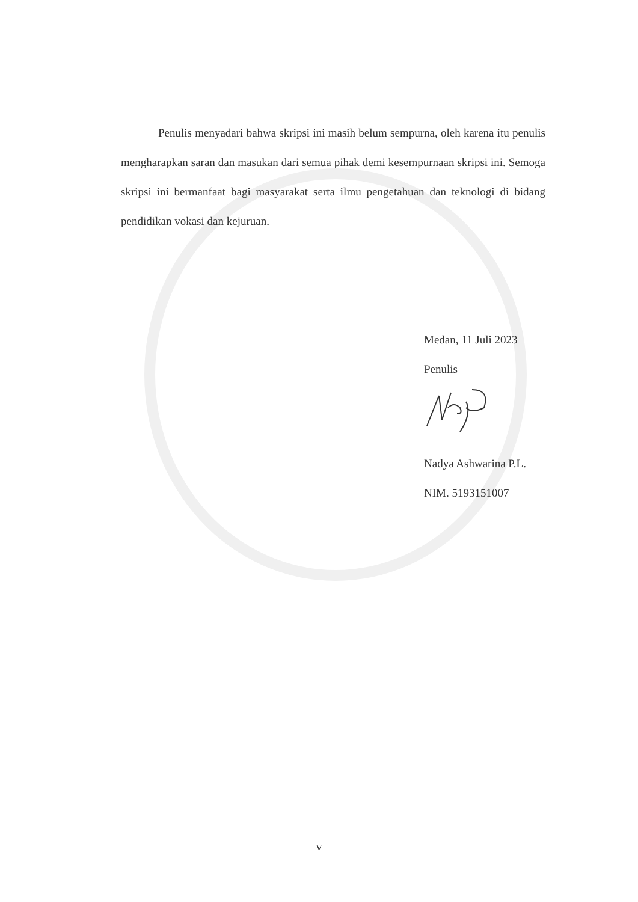Penulis menyadari bahwa skripsi ini masih belum sempurna, oleh karena itu penulis mengharapkan saran dan masukan dari semua pihak demi kesempurnaan skripsi ini. Semoga skripsi ini bermanfaat bagi masyarakat serta ilmu pengetahuan dan teknologi di bidang pendidikan vokasi dan kejuruan.
Medan, 11 Juli 2023
Penulis
Nadya Ashwarina P.L.
NIM. 5193151007
v